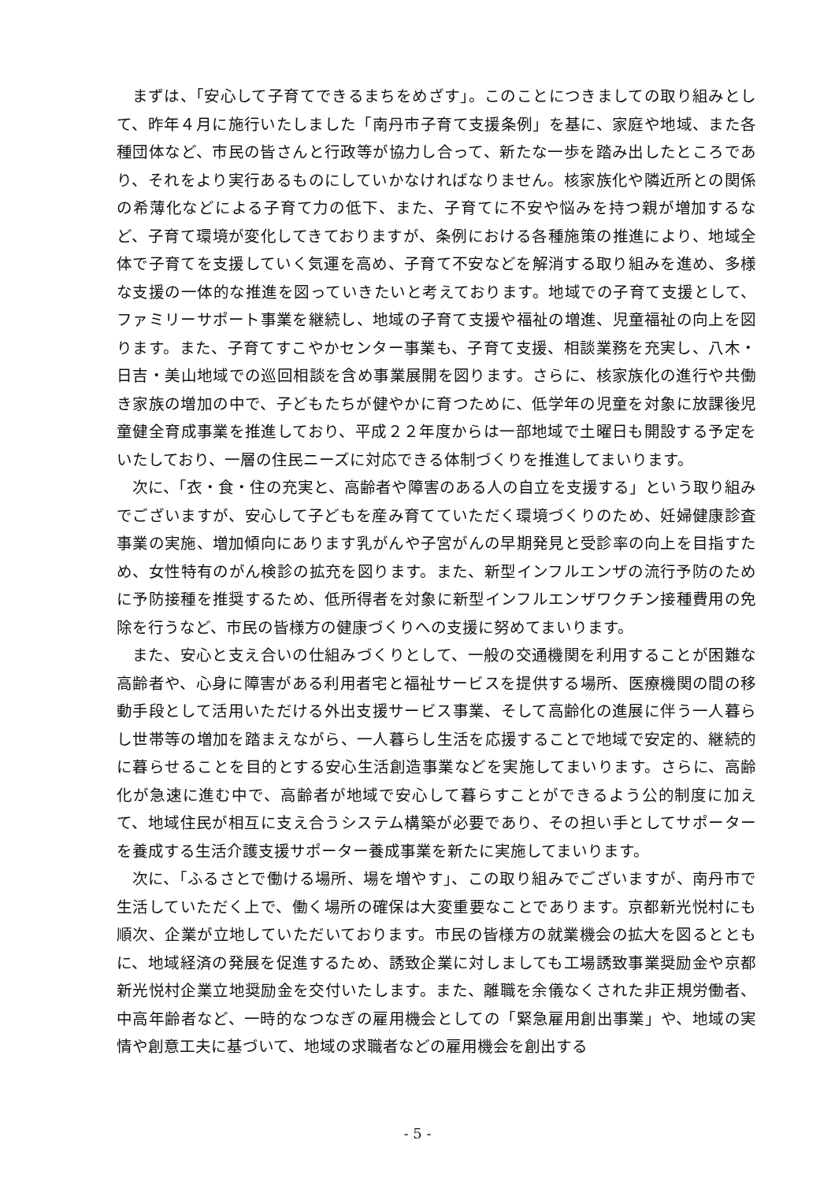まずは、「安心して子育てできるまちをめざす」。このことにつきましての取り組みとして、昨年４月に施行いたしました「南丹市子育て支援条例」を基に、家庭や地域、また各種団体など、市民の皆さんと行政等が協力し合って、新たな一歩を踏み出したところであり、それをより実行あるものにしていかなければなりません。核家族化や隣近所との関係の希薄化などによる子育て力の低下、また、子育てに不安や悩みを持つ親が増加するなど、子育て環境が変化してきておりますが、条例における各種施策の推進により、地域全体で子育てを支援していく気運を高め、子育て不安などを解消する取り組みを進め、多様な支援の一体的な推進を図っていきたいと考えております。地域での子育て支援として、ファミリーサポート事業を継続し、地域の子育て支援や福祉の増進、児童福祉の向上を図ります。また、子育てすこやかセンター事業も、子育て支援、相談業務を充実し、八木・日吉・美山地域での巡回相談を含め事業展開を図ります。さらに、核家族化の進行や共働き家族の増加の中で、子どもたちが健やかに育つために、低学年の児童を対象に放課後児童健全育成事業を推進しており、平成２２年度からは一部地域で土曜日も開設する予定をいたしており、一層の住民ニーズに対応できる体制づくりを推進してまいります。
次に、「衣・食・住の充実と、高齢者や障害のある人の自立を支援する」という取り組みでございますが、安心して子どもを産み育てていただく環境づくりのため、妊婦健康診査事業の実施、増加傾向にあります乳がんや子宮がんの早期発見と受診率の向上を目指すため、女性特有のがん検診の拡充を図ります。また、新型インフルエンザの流行予防のために予防接種を推奨するため、低所得者を対象に新型インフルエンザワクチン接種費用の免除を行うなど、市民の皆様方の健康づくりへの支援に努めてまいります。
また、安心と支え合いの仕組みづくりとして、一般の交通機関を利用することが困難な高齢者や、心身に障害がある利用者宅と福祉サービスを提供する場所、医療機関の間の移動手段として活用いただける外出支援サービス事業、そして高齢化の進展に伴う一人暮らし世帯等の増加を踏まえながら、一人暮らし生活を応援することで地域で安定的、継続的に暮らせることを目的とする安心生活創造事業などを実施してまいります。さらに、高齢化が急速に進む中で、高齢者が地域で安心して暮らすことができるよう公的制度に加えて、地域住民が相互に支え合うシステム構築が必要であり、その担い手としてサポーターを養成する生活介護支援サポーター養成事業を新たに実施してまいります。
次に、「ふるさとで働ける場所、場を増やす」、この取り組みでございますが、南丹市で生活していただく上で、働く場所の確保は大変重要なことであります。京都新光悦村にも順次、企業が立地していただいております。市民の皆様方の就業機会の拡大を図るとともに、地域経済の発展を促進するため、誘致企業に対しましても工場誘致事業奨励金や京都新光悦村企業立地奨励金を交付いたします。また、離職を余儀なくされた非正規労働者、中高年齢者など、一時的なつなぎの雇用機会としての「緊急雇用創出事業」や、地域の実情や創意工夫に基づいて、地域の求職者などの雇用機会を創出する
- 5 -